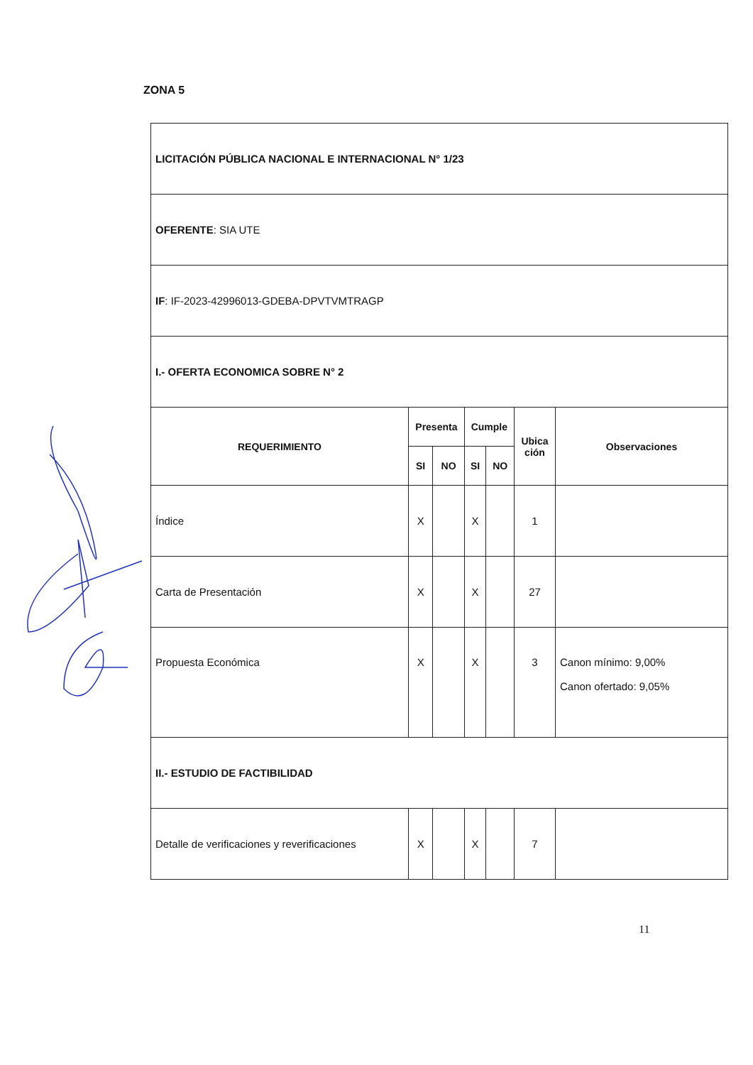ZONA 5
| LICITACIÓN PÚBLICA NACIONAL E INTERNACIONAL N° 1/23 | | | | | | |
| OFERENTE : SIA UTE | | | | | | |
| IF : IF-2023-42996013-GDEBA-DPVTVMTRAGP | | | | | | |
| I.- OFERTA ECONOMICA SOBRE N° 2 | | | | | | |
| REQUERIMIENTO | Presenta | | Cumple | | Ubica ción | Observaciones |
| | SI | NO | SI | NO | | |
| Índice | X | | X | | 1 | |
| Carta de Presentación | X | | X | | 27 | |
| Propuesta Económica | X | | X | | 3 | Canon mínimo: 9,00% Canon ofertado: 9,05% |
| II.- ESTUDIO DE FACTIBILIDAD | | | | | | |
| Detalle de verificaciones y reverificaciones | X | | X | | 7 | |
11